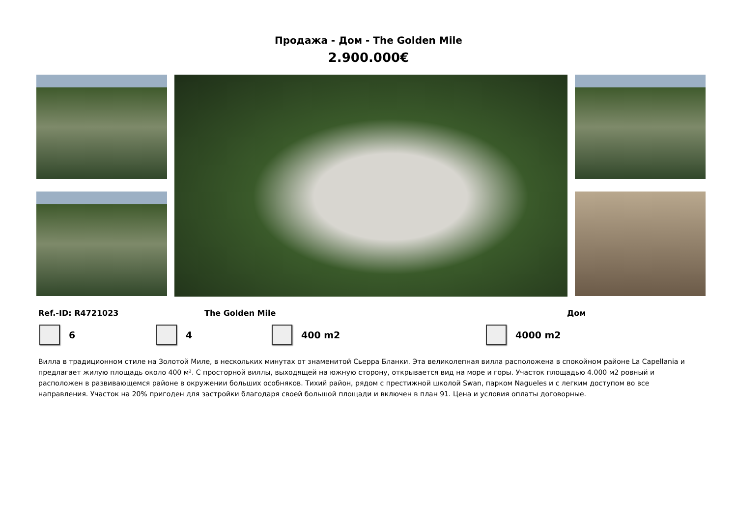Продажа - Дом - The Golden Mile
2.900.000€
Ref.-ID: R4721023 The Golden Mile Дом
6 4 400 m2 4000 m2
Вилла в традиционном стиле на Золотой Миле, в нескольких минутах от знаменитой Сьерра Бланки. Эта великолепная вилла расположена в спокойном районе La Capellania и предлагает жилую площадь около 400 м². С просторной виллы, выходящей на южную сторону, открывается вид на море и горы. Участок площадью 4.000 м2 ровный и расположен в развивающемся районе в окружении больших особняков. Тихий район, рядом с престижной школой Swan, парком Nagueles и с легким доступом во все направления. Участок на 20% пригоден для застройки благодаря своей большой площади и включен в план 91. Цена и условия оплаты договорные.